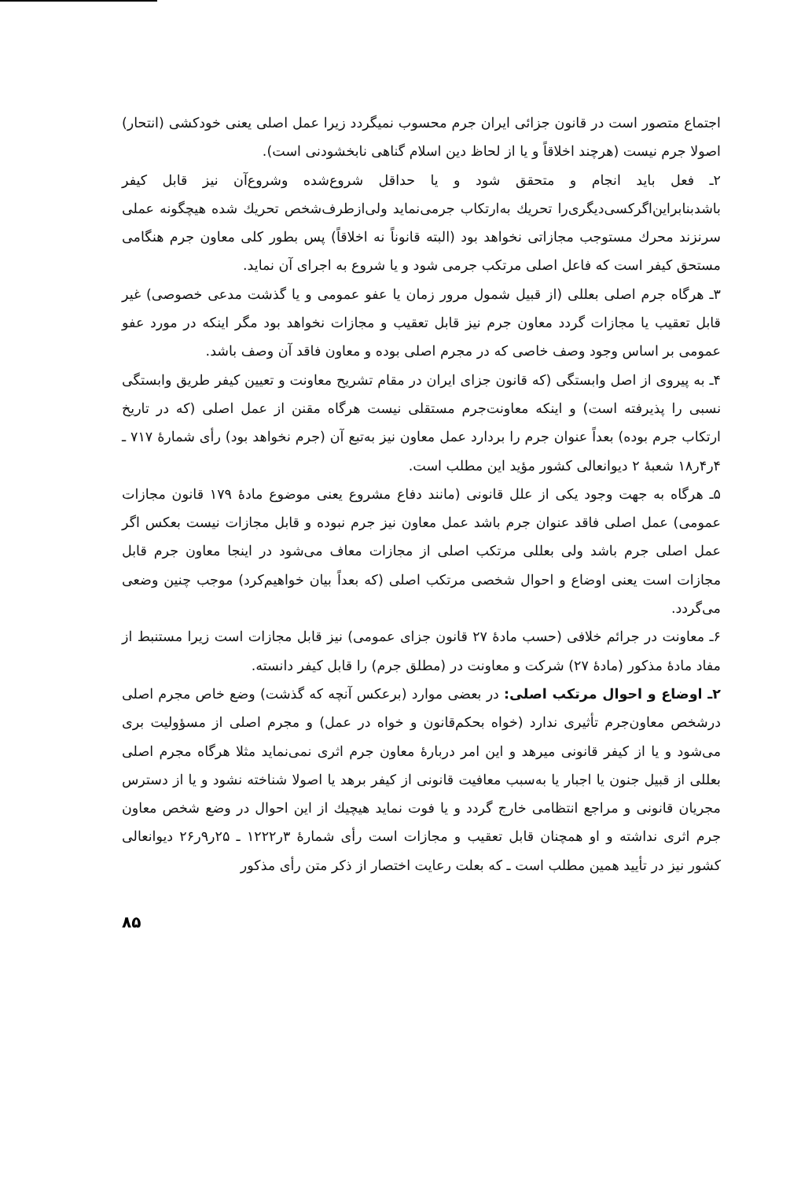اجتماع متصور است در قانون جزائی ایران جرم محسوب نمیگردد زیرا عمل اصلی یعنی خودکشی (انتحار) اصولا جرم نیست (هرچند اخلاقاً و یا از لحاظ دین اسلام گناهی نابخشودنی است).
۲ـ فعل باید انجام و متحقق شود و یا حداقل شروع‌شده وشروع‌آن نیز قابل کیفر باشدبنابراین‌اگرکسی‌دیگری‌را تحریك به‌ارتکاب جرمی‌نماید ولی‌ازطرف‌شخص تحریك شده هیچگونه عملی سرنزند محرك مستوجب مجازاتی نخواهد بود (البته قانوناً نه اخلاقاً) پس بطور کلی معاون جرم هنگامی مستحق کیفر است که فاعل اصلی مرتکب جرمی شود و یا شروع به اجرای آن نماید.
۳ـ هرگاه جرم اصلی بعللی (از قبیل شمول مرور زمان یا عفو عمومی و یا گذشت مدعی خصوصی) غیر قابل تعقیب یا مجازات گردد معاون جرم نیز قابل تعقیب و مجازات نخواهد بود مگر اینکه در مورد عفو عمومی بر اساس وجود وصف خاصی که در مجرم اصلی بوده و معاون فاقد آن وصف باشد.
۴ـ به پیروی از اصل وابستگی (که قانون جزای ایران در مقام تشریح معاونت و تعیین کیفر طریق وابستگی نسبی را پذیرفته است) و اینکه معاونت‌جرم مستقلی نیست هرگاه مقنن از عمل اصلی (که در تاریخ ارتکاب جرم بوده) بعداً عنوان جرم را بردارد عمل معاون نیز به‌تبع آن (جرم نخواهد بود) رأی شمارهٔ ۷۱۷ ـ ۴ر۴ر۱۸ شعبهٔ ۲ دیوانعالی کشور مؤید این مطلب است.
۵ـ هرگاه به جهت وجود یکی از علل قانونی (مانند دفاع مشروع یعنی موضوع مادهٔ ۱۷۹ قانون مجازات عمومی) عمل اصلی فاقد عنوان جرم باشد عمل معاون نیز جرم نبوده و قابل مجازات نیست بعکس اگر عمل اصلی جرم باشد ولی بعللی مرتکب اصلی از مجازات معاف می‌شود در اینجا معاون جرم قابل مجازات است یعنی اوضاع و احوال شخصی مرتکب اصلی (که بعداً بیان خواهیم‌کرد) موجب چنین وضعی می‌گردد.
۶ـ معاونت در جرائم خلافی (حسب مادهٔ ۲۷ قانون جزای عمومی) نیز قابل مجازات است زیرا مستنبط از مفاد مادهٔ مذکور (مادهٔ ۲۷) شرکت و معاونت در (مطلق جرم) را قابل کیفر دانسته.
۲ـ اوضاع و احوال مرتکب اصلی: در بعضی موارد (برعکس آنچه که گذشت) وضع خاص مجرم اصلی درشخص معاون‌جرم تأثیری ندارد (خواه بحکم‌قانون و خواه در عمل) و مجرم اصلی از مسؤولیت بری می‌شود و یا از کیفر قانونی میرهد و این امر دربارهٔ معاون جرم اثری نمی‌نماید مثلا هرگاه مجرم اصلی بعللی از قبیل جنون یا اجبار یا به‌سبب معافیت قانونی از کیفر برهد یا اصولا شناخته نشود و یا از دسترس مجریان قانونی و مراجع انتظامی خارج گردد و یا فوت نماید هیچیك از این احوال در وضع شخص معاون جرم اثری نداشته و او همچنان قابل تعقیب و مجازات است رأی شمارهٔ ۳ر۱۲۲۲ ـ ۲۵ر۹ر۲۶ دیوانعالی کشور نیز در تأیید همین مطلب است ـ که بعلت رعایت اختصار از ذکر متن رأی مذکور
۸۵